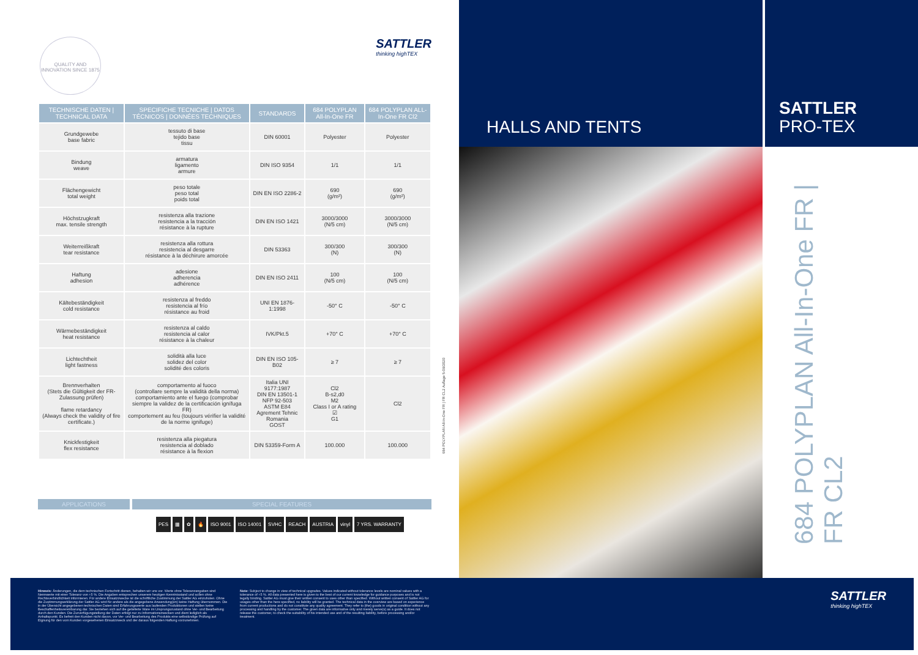QUALITY AND INNOVATION SINCE 1875
SATTLER
thinking highTEX
| TECHNISCHE DATEN / TECHNICAL DATA | SPECIFICHE TECNICHE / DATOS TÉCNICOS / DONNÉES TECHNIQUES | STANDARDS | 684 POLYPLAN All-In-One FR | 684 POLYPLAN ALL-In-One FR Cl2 |
| --- | --- | --- | --- | --- |
| Grundgewebe base fabric | tessuto di base tejido base tissu | DIN 60001 | Polyester | Polyester |
| Bindung weave | armatura ligamento armure | DIN ISO 9354 | 1/1 | 1/1 |
| Flächengewicht total weight | peso totale peso total poids total | DIN EN ISO 2286-2 | 690 (g/m²) | 690 (g/m²) |
| Höchstzugkraft max. tensile strength | resistenza alla trazione resistencia a la tracción résistance à la rupture | DIN EN ISO 1421 | 3000/3000 (N/5 cm) | 3000/3000 (N/5 cm) |
| Weiterreißkraft tear resistance | resistenza alla rottura resistencia al desgarre résistance à la déchirure amorcée | DIN 53363 | 300/300 (N) | 300/300 (N) |
| Haftung adhesion | adesione adherencia adhérence | DIN EN ISO 2411 | 100 (N/5 cm) | 100 (N/5 cm) |
| Kältebeständigkeit cold resistance | resistenza al freddo resistencia al frío résistance au froid | UNI EN 1876-1:1998 | -50° C | -50° C |
| Wärmebeständigkeit heat resistance | resistenza al caldo resistencia al calor résistance à la chaleur | IVK/Pkt.5 | +70° C | +70° C |
| Lichtechtheit light fastness | solidità alla luce solidez del color solidité des coloris | DIN EN ISO 105-B02 | ≥ 7 | ≥ 7 |
| Brennverhalten (Stets die Gültigkeit der FR-Zulassung prüfen) flame retardancy (Always check the validity of fire certificate.) | comportamento al fuoco (controllare sempre la validità della norma) comportamiento ante el fuego (comprobar siempre la validez de la certificación ignífuga FR) comportement au feu (toujours vérifier la validité de la norme ignifuge) | Italia UNI 9177:1987 DIN EN 13501-1 NFP 92-503 ASTM E84 Agrement Tehnic Romania GOST | Cl2 B-s2,d0 M2 Class I or A rating ☑ G1 | Cl2 |
| Knickfestigkeit flex resistance | resistenza alla piegatura resistencia al doblado résistance à la flexion | DIN 53359-Form A | 100.000 | 100.000 |
APPLICATIONS SPECIAL FEATURES
PES ▦ ✿ 🔥 ISO 9001 ISO 14001 SVHC REACH AUSTRIA vinyl 7 YRS. WARRANTY
684 POLYPLAN All-In-One FR | FR CL2 Auflage 5-09/2020
HALLS AND TENTS
SATTLER
PRO-TEX
684 POLYPLAN All-In-One FR | FR CL2
Hinweis: Änderungen, die dem technischen Fortschritt dienen, behalten wir uns vor. Werte ohne Toleranzangaben sind Nennwerte mit einer Toleranz von +5 %. Die Angaben entsprechen unserem heutigen Kenntnisstand und sollen ohne Rechtsverbindlichkeit informieren. Für andere Einsatzzwecke ist die schriftliche Zustimmung der Sattler AG einzuholen. Ohne die Zustimmungserklärung der Sattler AG wird für andere als die angegebene Anwendung(en) keine Haftung übernommen. Die in der Übersicht angegebenen technischen Daten sind Erfahrungswerte aus laufenden Produktionen und stellen keine Beschaffenheitsvereinbarung dar. Sie beziehen sich auf die gelieferte Ware im Ursprungszustand ohne Ver- und Bearbeitung durch den Kunden. Die Zurverfügungstellung der Daten erfolgt nur zu Informationszwecken und dient lediglich als Anhaltspunkt. Es befreit den Kunden nicht davon, vor Ver- und Bearbeitung des Produkts eine selbständige Prüfung auf Eignung für den vom Kunden vorgesehenen Einsatzzweck und der daraus folgenden Haftung vorzunehmen.
Note: Subject to change in view of technical upgrades. Values indicated without tolerance levels are nominal values with a tolerance of +5 %. All data presented here is given to the best of our current knowledge for guidance purposes and is not legally binding. Sattler AG must give their written consent to uses other than specified. Without written consent of Sattler AG for usages other than the here specified, no liability will be granted. The technical data in the overview are based on experience from current productions and do not constitute any quality agreement. They refer to (the) goods in original condition without any processing and handling by the customer. The given data are informative only and merely serve(s) as a guide. It does not release the customer, to check the suitability of his intended use and of the resulting liability, before processing and/or treatment.
SATTLER
thinking highTEX